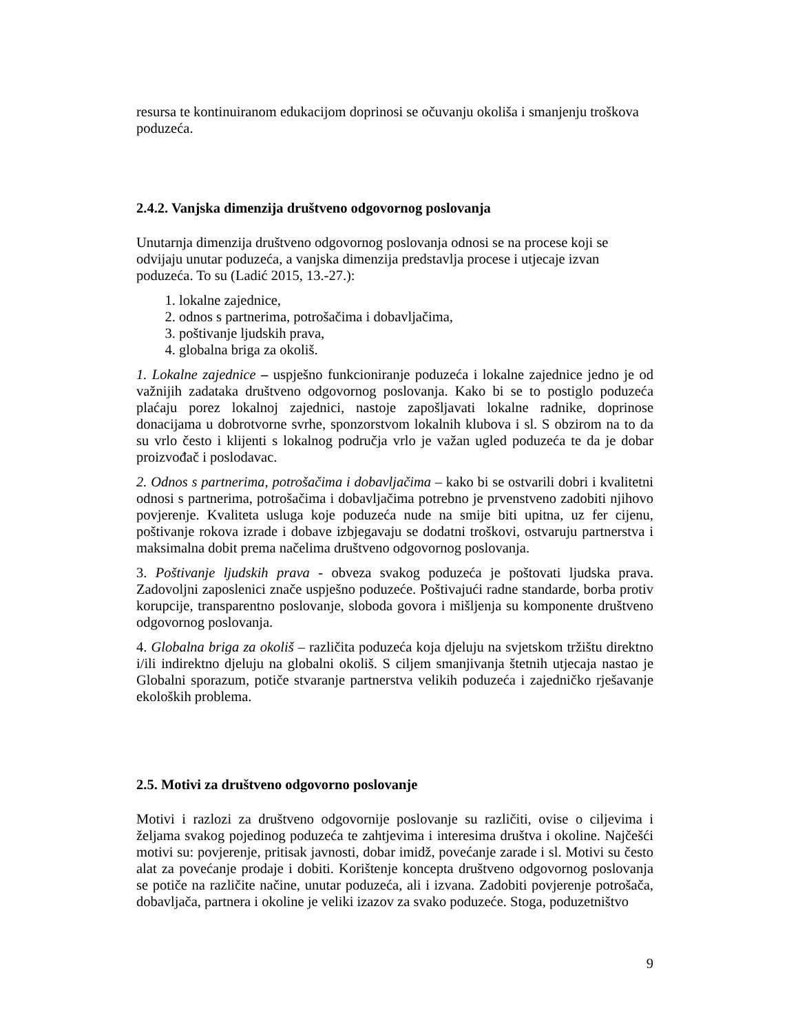resursa te kontinuiranom edukacijom doprinosi se očuvanju okoliša i smanjenju troškova poduzeća.
2.4.2. Vanjska dimenzija društveno odgovornog poslovanja
Unutarnja dimenzija društveno odgovornog poslovanja odnosi se na procese koji se odvijaju unutar poduzeća, a vanjska dimenzija predstavlja procese i utjecaje izvan poduzeća. To su (Ladić 2015, 13.-27.):
1. lokalne zajednice,
2. odnos s partnerima, potrošačima i dobavljačima,
3. poštivanje ljudskih prava,
4. globalna briga za okoliš.
1. Lokalne zajednice – uspješno funkcioniranje poduzeća i lokalne zajednice jedno je od važnijih zadataka društveno odgovornog poslovanja. Kako bi se to postiglo poduzeća plaćaju porez lokalnoj zajednici, nastoje zapošljavati lokalne radnike, doprinose donacijama u dobrotvorne svrhe, sponzorstvom lokalnih klubova i sl. S obzirom na to da su vrlo često i klijenti s lokalnog područja vrlo je važan ugled poduzeća te da je dobar proizvođač i poslodavac.
2. Odnos s partnerima, potrošačima i dobavljačima – kako bi se ostvarili dobri i kvalitetni odnosi s partnerima, potrošačima i dobavljačima potrebno je prvenstveno zadobiti njihovo povjerenje. Kvaliteta usluga koje poduzeća nude na smije biti upitna, uz fer cijenu, poštivanje rokova izrade i dobave izbjegavaju se dodatni troškovi, ostvaruju partnerstva i maksimalna dobit prema načelima društveno odgovornog poslovanja.
3. Poštivanje ljudskih prava - obveza svakog poduzeća je poštovati ljudska prava. Zadovoljni zaposlenici znače uspješno poduzeće. Poštivajući radne standarde, borba protiv korupcije, transparentno poslovanje, sloboda govora i mišljenja su komponente društveno odgovornog poslovanja.
4. Globalna briga za okoliš – različita poduzeća koja djeluju na svjetskom tržištu direktno i/ili indirektno djeluju na globalni okoliš. S ciljem smanjivanja štetnih utjecaja nastao je Globalni sporazum, potiče stvaranje partnerstva velikih poduzeća i zajedničko rješavanje ekoloških problema.
2.5. Motivi za društveno odgovorno poslovanje
Motivi i razlozi za društveno odgovornije poslovanje su različiti, ovise o ciljevima i željama svakog pojedinog poduzeća te zahtjevima i interesima društva i okoline. Najčešći motivi su: povjerenje, pritisak javnosti, dobar imidž, povećanje zarade i sl. Motivi su često alat za povećanje prodaje i dobiti. Korištenje koncepta društveno odgovornog poslovanja se potiče na različite načine, unutar poduzeća, ali i izvana. Zadobiti povjerenje potrošača, dobavljača, partnera i okoline je veliki izazov za svako poduzeće. Stoga, poduzetništvo
9